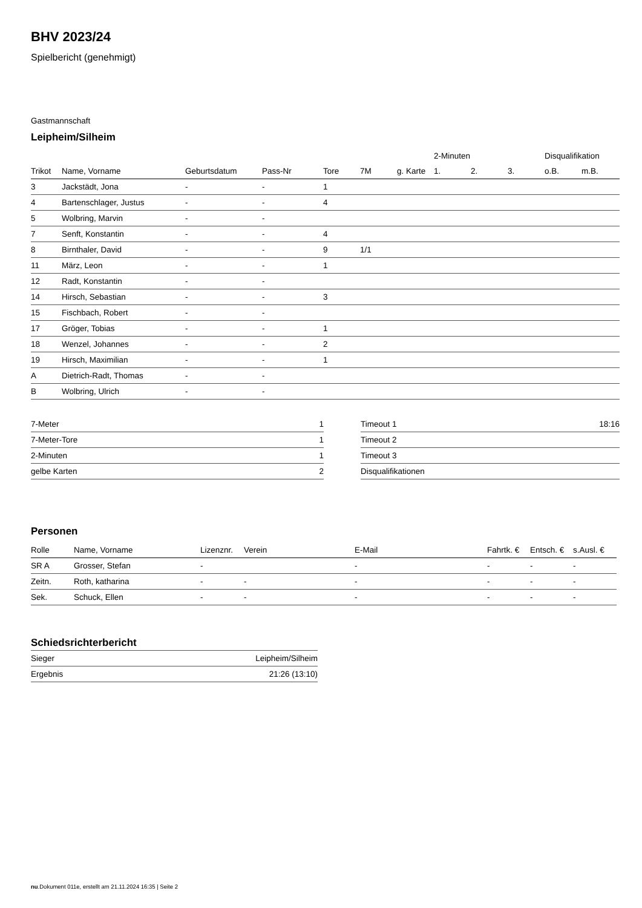BHV 2023/24
Spielbericht (genehmigt)
Gastmannschaft
Leipheim/Silheim
| | | | | | | | | 2-Minuten | | | Disqualifikation | |
| --- | --- | --- | --- | --- | --- | --- | --- | --- | --- | --- | --- | --- |
| Trikot | Name, Vorname | Geburtsdatum | Pass-Nr | Tore | 7M | g. Karte | | 1. | 2. | 3. | o.B. | m.B. |
| 3 | Jackstädt, Jona | - | - | 1 | | | | | | | | |
| 4 | Bartenschlager, Justus | - | - | 4 | | | | | | | | |
| 5 | Wolbring, Marvin | - | - | | | | | | | | | |
| 7 | Senft, Konstantin | - | - | 4 | | | | | | | | |
| 8 | Birnthaler, David | - | - | 9 | 1/1 | | | | | | | |
| 11 | März, Leon | - | - | 1 | | | | | | | | |
| 12 | Radt, Konstantin | - | - | | | | | | | | | |
| 14 | Hirsch, Sebastian | - | - | 3 | | | | | | | | |
| 15 | Fischbach, Robert | - | - | | | | | | | | | |
| 17 | Gröger, Tobias | - | - | 1 | | | | | | | | |
| 18 | Wenzel, Johannes | - | - | 2 | | | | | | | | |
| 19 | Hirsch, Maximilian | - | - | 1 | | | | | | | | |
| A | Dietrich-Radt, Thomas | - | - | | | | | | | | | |
| B | Wolbring, Ulrich | - | - | | | | | | | | | |
| 7-Meter | 1 |
| 7-Meter-Tore | 1 |
| 2-Minuten | 1 |
| gelbe Karten | 2 |
| Timeout 1 | 18:16 |
| Timeout 2 | |
| Timeout 3 | |
| Disqualifikationen | |
Personen
| Rolle | Name, Vorname | Lizenznr. | Verein | E-Mail | Fahrtk. € | Entsch. € | s.Ausl. € |
| --- | --- | --- | --- | --- | --- | --- | --- |
| SR A | Grosser, Stefan | - | | - | - | - | - |
| Zeitn. | Roth, katharina | - | - | - | - | - | - |
| Sek. | Schuck, Ellen | - | - | - | - | - | - |
Schiedsrichterbericht
| Sieger | Leipheim/Silheim |
| Ergebnis | 21:26 (13:10) |
nu.Dokument 011e, erstellt am 21.11.2024 16:35 | Seite 2